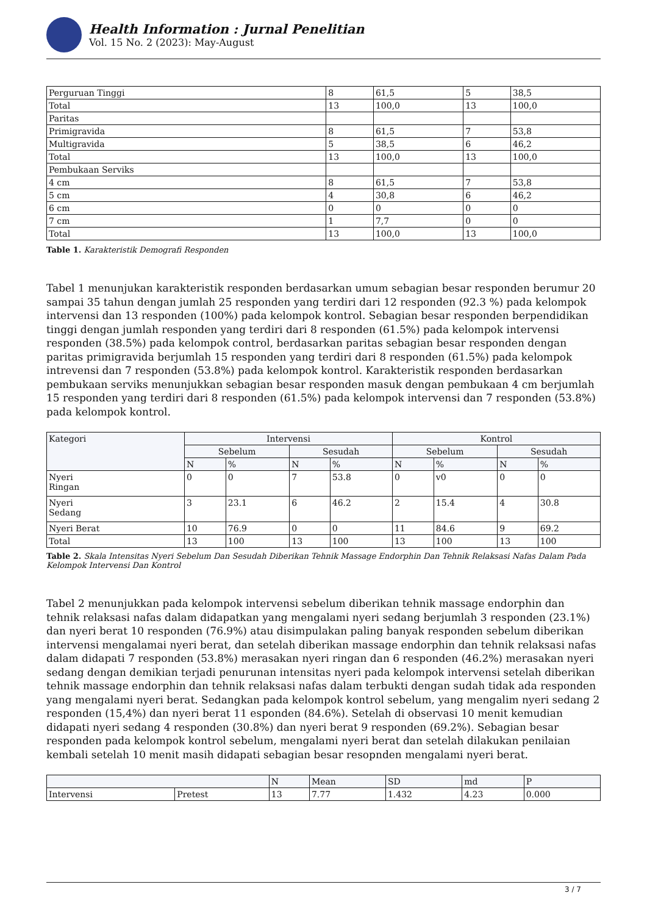Health Information : Jurnal Penelitian
Vol. 15 No. 2 (2023): May-August
| Perguruan Tinggi | 8 | 61,5 | 5 | 38,5 |
| Total | 13 | 100,0 | 13 | 100,0 |
| Paritas | | | | |
| Primigravida | 8 | 61,5 | 7 | 53,8 |
| Multigravida | 5 | 38,5 | 6 | 46,2 |
| Total | 13 | 100,0 | 13 | 100,0 |
| Pembukaan Serviks | | | | |
| 4 cm | 8 | 61,5 | 7 | 53,8 |
| 5 cm | 4 | 30,8 | 6 | 46,2 |
| 6 cm | 0 | 0 | 0 | 0 |
| 7 cm | 1 | 7,7 | 0 | 0 |
| Total | 13 | 100,0 | 13 | 100,0 |
Table 1. Karakteristik Demografi Responden
Tabel 1 menunjukan karakteristik responden berdasarkan umum sebagian besar responden berumur 20 sampai 35 tahun dengan jumlah 25 responden yang terdiri dari 12 responden (92.3 %) pada kelompok intervensi dan 13 responden (100%) pada kelompok kontrol. Sebagian besar responden berpendidikan tinggi dengan jumlah responden yang terdiri dari 8 responden (61.5%) pada kelompok intervensi responden (38.5%) pada kelompok control, berdasarkan paritas sebagian besar responden dengan paritas primigravida berjumlah 15 responden yang terdiri dari 8 responden (61.5%) pada kelompok intrevensi dan 7 responden (53.8%) pada kelompok kontrol. Karakteristik responden berdasarkan pembukaan serviks menunjukkan sebagian besar responden masuk dengan pembukaan 4 cm berjumlah 15 responden yang terdiri dari 8 responden (61.5%) pada kelompok intervensi dan 7 responden (53.8%) pada kelompok kontrol.
| Kategori | Intervensi | | | | Kontrol | | | |
| --- | --- | --- | --- | --- | --- | --- | --- | --- |
| | Sebelum | | Sesudah | | Sebelum | | Sesudah | |
| | N | % | N | % | N | % | N | % |
| Nyeri Ringan | 0 | 0 | 7 | 53.8 | 0 | v0 | 0 | 0 |
| Nyeri Sedang | 3 | 23.1 | 6 | 46.2 | 2 | 15.4 | 4 | 30.8 |
| Nyeri Berat | 10 | 76.9 | 0 | 0 | 11 | 84.6 | 9 | 69.2 |
| Total | 13 | 100 | 13 | 100 | 13 | 100 | 13 | 100 |
Table 2. Skala Intensitas Nyeri Sebelum Dan Sesudah Diberikan Tehnik Massage Endorphin Dan Tehnik Relaksasi Nafas Dalam Pada Kelompok Intervensi Dan Kontrol
Tabel 2 menunjukkan pada kelompok intervensi sebelum diberikan tehnik massage endorphin dan tehnik relaksasi nafas dalam didapatkan yang mengalami nyeri sedang berjumlah 3 responden (23.1%) dan nyeri berat 10 responden (76.9%) atau disimpulakan paling banyak responden sebelum diberikan intervensi mengalamai nyeri berat, dan setelah diberikan massage endorphin dan tehnik relaksasi nafas dalam didapati 7 responden (53.8%) merasakan nyeri ringan dan 6 responden (46.2%) merasakan nyeri sedang dengan demikian terjadi penurunan intensitas nyeri pada kelompok intervensi setelah diberikan tehnik massage endorphin dan tehnik relaksasi nafas dalam terbukti dengan sudah tidak ada responden yang mengalami nyeri berat. Sedangkan pada kelompok kontrol sebelum, yang mengalim nyeri sedang 2 responden (15,4%) dan nyeri berat 11 esponden (84.6%). Setelah di observasi 10 menit kemudian didapati nyeri sedang 4 responden (30.8%) dan nyeri berat 9 responden (69.2%). Sebagian besar responden pada kelompok kontrol sebelum, mengalami nyeri berat dan setelah dilakukan penilaian kembali setelah 10 menit masih didapati sebagian besar resopnden mengalami nyeri berat.
| | | N | Mean | SD | md | P |
| --- | --- | --- | --- | --- | --- | --- |
| Intervensi | Pretest | 13 | 7.77 | 1.432 | 4.23 | 0.000 |
3 / 7